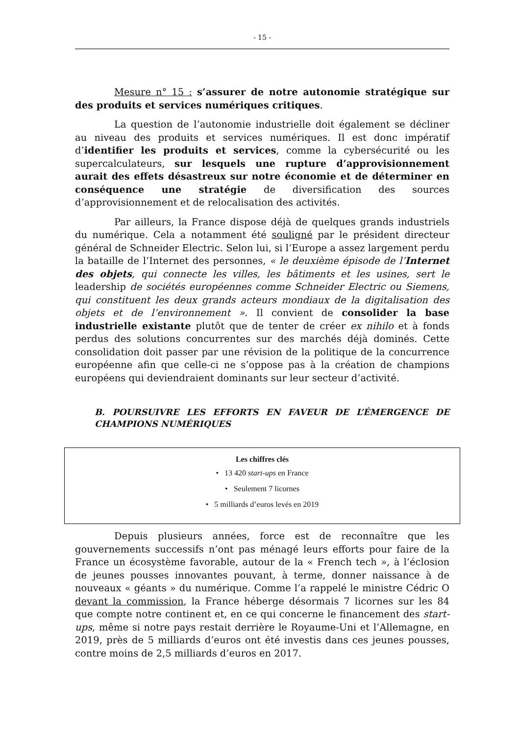- 15 -
Mesure n° 15 : s’assurer de notre autonomie stratégique sur des produits et services numériques critiques.
La question de l’autonomie industrielle doit également se décliner au niveau des produits et services numériques. Il est donc impératif d’identifier les produits et services, comme la cybersécurité ou les supercalculateurs, sur lesquels une rupture d’approvisionnement aurait des effets désastreux sur notre économie et de déterminer en conséquence une stratégie de diversification des sources d’approvisionnement et de relocalisation des activités.
Par ailleurs, la France dispose déjà de quelques grands industriels du numérique. Cela a notamment été souligné par le président directeur général de Schneider Electric. Selon lui, si l’Europe a assez largement perdu la bataille de l’Internet des personnes, « le deuxième épisode de l’Internet des objets, qui connecte les villes, les bâtiments et les usines, sert le leadership de sociétés européennes comme Schneider Electric ou Siemens, qui constituent les deux grands acteurs mondiaux de la digitalisation des objets et de l’environnement ». Il convient de consolider la base industrielle existante plutôt que de tenter de créer ex nihilo et à fonds perdus des solutions concurrentes sur des marchés déjà dominés. Cette consolidation doit passer par une révision de la politique de la concurrence européenne afin que celle-ci ne s’oppose pas à la création de champions européens qui deviendraient dominants sur leur secteur d’activité.
B. POURSUIVRE LES EFFORTS EN FAVEUR DE L’ÉMERGENCE DE CHAMPIONS NUMÉRIQUES
Les chiffres clés
• 13 420 start-ups en France
• Seulement 7 licornes
• 5 milliards d’euros levés en 2019
Depuis plusieurs années, force est de reconnaître que les gouvernements successifs n’ont pas ménagé leurs efforts pour faire de la France un écosystème favorable, autour de la « French tech », à l’éclosion de jeunes pousses innovantes pouvant, à terme, donner naissance à de nouveaux « géants » du numérique. Comme l’a rappelé le ministre Cédric O devant la commission, la France héberge désormais 7 licornes sur les 84 que compte notre continent et, en ce qui concerne le financement des start-ups, même si notre pays restait derrière le Royaume-Uni et l’Allemagne, en 2019, près de 5 milliards d’euros ont été investis dans ces jeunes pousses, contre moins de 2,5 milliards d’euros en 2017.